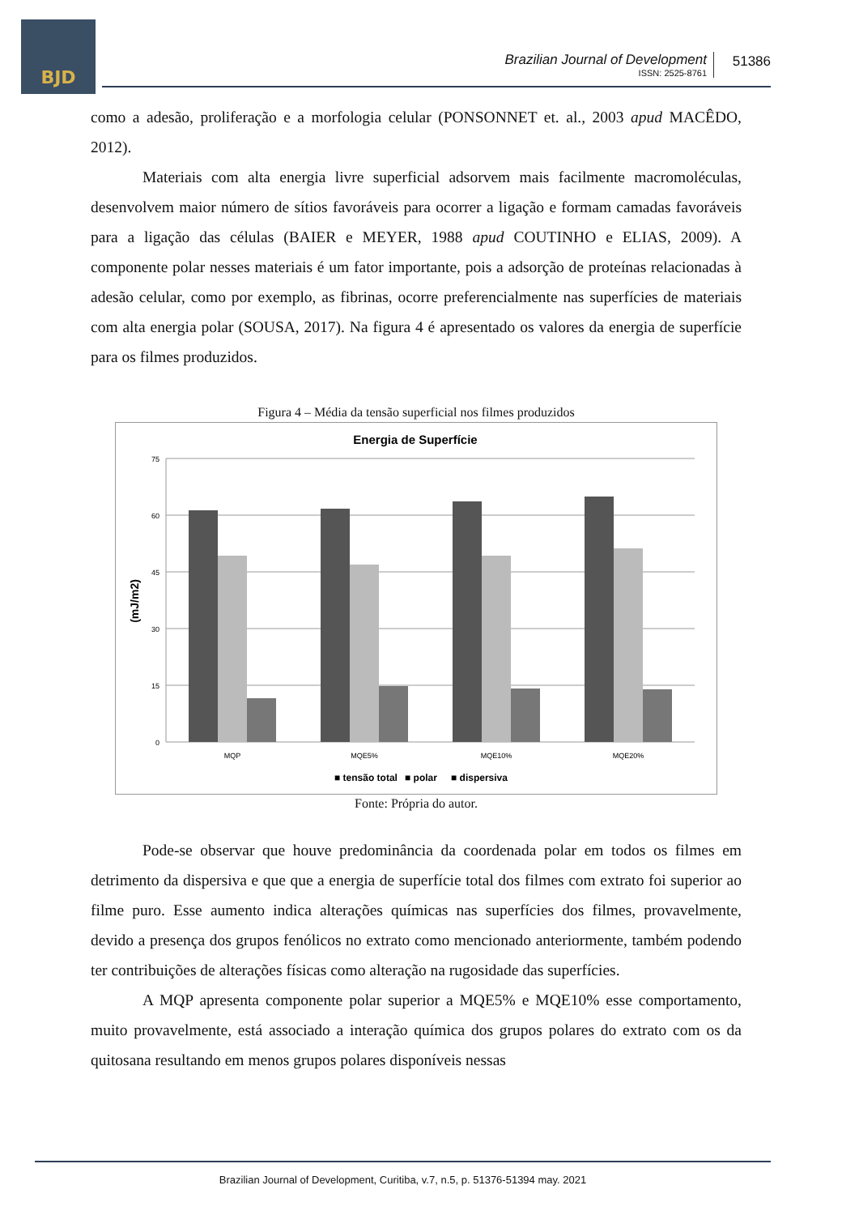BJD
Brazilian Journal of Development
ISSN: 2525-8761
51386
como a adesão, proliferação e a morfologia celular (PONSONNET et. al., 2003 apud MACÊDO, 2012).
Materiais com alta energia livre superficial adsorvem mais facilmente macromoléculas, desenvolvem maior número de sítios favoráveis para ocorrer a ligação e formam camadas favoráveis para a ligação das células (BAIER e MEYER, 1988 apud COUTINHO e ELIAS, 2009). A componente polar nesses materiais é um fator importante, pois a adsorção de proteínas relacionadas à adesão celular, como por exemplo, as fibrinas, ocorre preferencialmente nas superfícies de materiais com alta energia polar (SOUSA, 2017). Na figura 4 é apresentado os valores da energia de superfície para os filmes produzidos.
Figura 4 – Média da tensão superficial nos filmes produzidos
Energia de Superfície
0
15
30
45
60
75
(mJ/m2)
MQP
MQE5%
MQE10%
MQE20%
■ tensão total
■ polar
■ dispersiva
Fonte: Própria do autor.
Pode-se observar que houve predominância da coordenada polar em todos os filmes em detrimento da dispersiva e que que a energia de superfície total dos filmes com extrato foi superior ao filme puro. Esse aumento indica alterações químicas nas superfícies dos filmes, provavelmente, devido a presença dos grupos fenólicos no extrato como mencionado anteriormente, também podendo ter contribuições de alterações físicas como alteração na rugosidade das superfícies.
A MQP apresenta componente polar superior a MQE5% e MQE10% esse comportamento, muito provavelmente, está associado a interação química dos grupos polares do extrato com os da quitosana resultando em menos grupos polares disponíveis nessas
Brazilian Journal of Development, Curitiba, v.7, n.5, p. 51376-51394 may. 2021